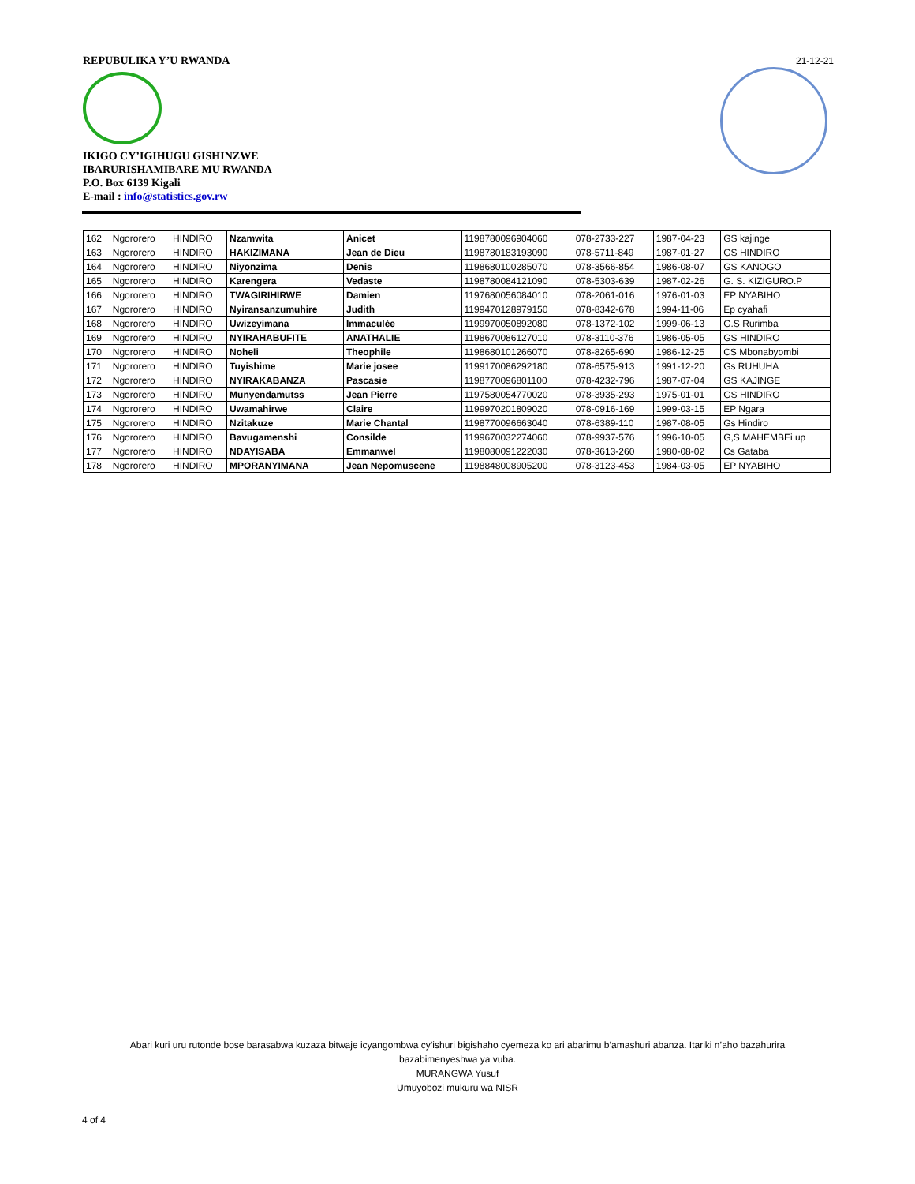REPUBULIKA Y’U RWANDA
IKIGO CY’IGIHUGU GISHINZWE
IBARURISHAMIBARE MU RWANDA
P.O. Box 6139 Kigali
E-mail : info@statistics.gov.rw
21-12-21
| 162 | Ngororero | HINDIRO | Nzamwita | Anicet | 1198780096904060 | 078-2733-227 | 1987-04-23 | GS kajinge |
| 163 | Ngororero | HINDIRO | HAKIZIMANA | Jean de Dieu | 1198780183193090 | 078-5711-849 | 1987-01-27 | GS HINDIRO |
| 164 | Ngororero | HINDIRO | Niyonzima | Denis | 1198680100285070 | 078-3566-854 | 1986-08-07 | GS KANOGO |
| 165 | Ngororero | HINDIRO | Karengera | Vedaste | 1198780084121090 | 078-5303-639 | 1987-02-26 | G. S. KIZIGURO.P |
| 166 | Ngororero | HINDIRO | TWAGIRIHIRWE | Damien | 1197680056084010 | 078-2061-016 | 1976-01-03 | EP NYABIHO |
| 167 | Ngororero | HINDIRO | Nyiransanzumuhire | Judith | 1199470128979150 | 078-8342-678 | 1994-11-06 | Ep cyahafi |
| 168 | Ngororero | HINDIRO | Uwizeyimana | Immaculée | 1199970050892080 | 078-1372-102 | 1999-06-13 | G.S Rurimba |
| 169 | Ngororero | HINDIRO | NYIRAHABUFITE | ANATHALIE | 1198670086127010 | 078-3110-376 | 1986-05-05 | GS HINDIRO |
| 170 | Ngororero | HINDIRO | Noheli | Theophile | 1198680101266070 | 078-8265-690 | 1986-12-25 | CS Mbonabyombi |
| 171 | Ngororero | HINDIRO | Tuyishime | Marie josee | 1199170086292180 | 078-6575-913 | 1991-12-20 | Gs RUHUHA |
| 172 | Ngororero | HINDIRO | NYIRAKABANZA | Pascasie | 1198770096801100 | 078-4232-796 | 1987-07-04 | GS KAJINGE |
| 173 | Ngororero | HINDIRO | Munyendamutss | Jean Pierre | 1197580054770020 | 078-3935-293 | 1975-01-01 | GS HINDIRO |
| 174 | Ngororero | HINDIRO | Uwamahirwe | Claire | 1199970201809020 | 078-0916-169 | 1999-03-15 | EP Ngara |
| 175 | Ngororero | HINDIRO | Nzitakuze | Marie Chantal | 1198770096663040 | 078-6389-110 | 1987-08-05 | Gs Hindiro |
| 176 | Ngororero | HINDIRO | Bavugamenshi | Consilde | 1199670032274060 | 078-9937-576 | 1996-10-05 | G,S MAHEMBEi up |
| 177 | Ngororero | HINDIRO | NDAYISABA | Emmanwel | 1198080091222030 | 078-3613-260 | 1980-08-02 | Cs Gataba |
| 178 | Ngororero | HINDIRO | MPORANYIMANA | Jean Nepomuscene | 1198848008905200 | 078-3123-453 | 1984-03-05 | EP NYABIHO |
Abari kuri uru rutonde bose barasabwa kuzaza bitwaje icyangombwa cy’ishuri bigishaho cyemeza ko ari abarimu b’amashuri abanza. Itariki n’aho bazahurira
bazabimenyeshwa ya vuba.
MURANGWA Yusuf
Umuyobozi mukuru wa NISR
4 of 4